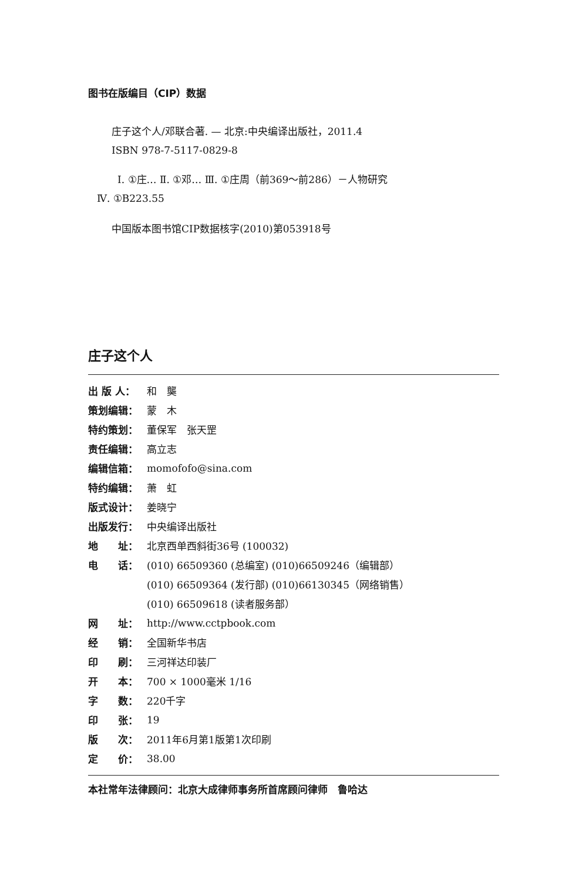图书在版编目（CIP）数据
庄子这个人/邓联合著. — 北京:中央编译出版社，2011.4
ISBN 978-7-5117-0829-8
Ⅰ. ①庄… Ⅱ. ①邓… Ⅲ. ①庄周（前369～前286）－人物研究
Ⅳ. ①B223.55
中国版本图书馆CIP数据核字(2010)第053918号
庄子这个人
出 版 人： 和　龑
策划编辑： 蒙　木
特约策划： 董保军　张天罡
责任编辑： 高立志
编辑信箱： momofofo@sina.com
特约编辑： 萧　虹
版式设计： 姜晓宁
出版发行： 中央编译出版社
地　　址： 北京西单西斜街36号 (100032)
电　　话： (010) 66509360 (总编室) (010)66509246（编辑部）
(010) 66509364 (发行部) (010)66130345（网络销售）
(010) 66509618 (读者服务部）
网　　址： http://www.cctpbook.com
经　　销： 全国新华书店
印　　刷： 三河祥达印装厂
开　　本： 700 × 1000毫米 1/16
字　　数： 220千字
印　　张： 19
版　　次： 2011年6月第1版第1次印刷
定　　价： 38.00
本社常年法律顾问：北京大成律师事务所首席顾问律师　鲁哈达